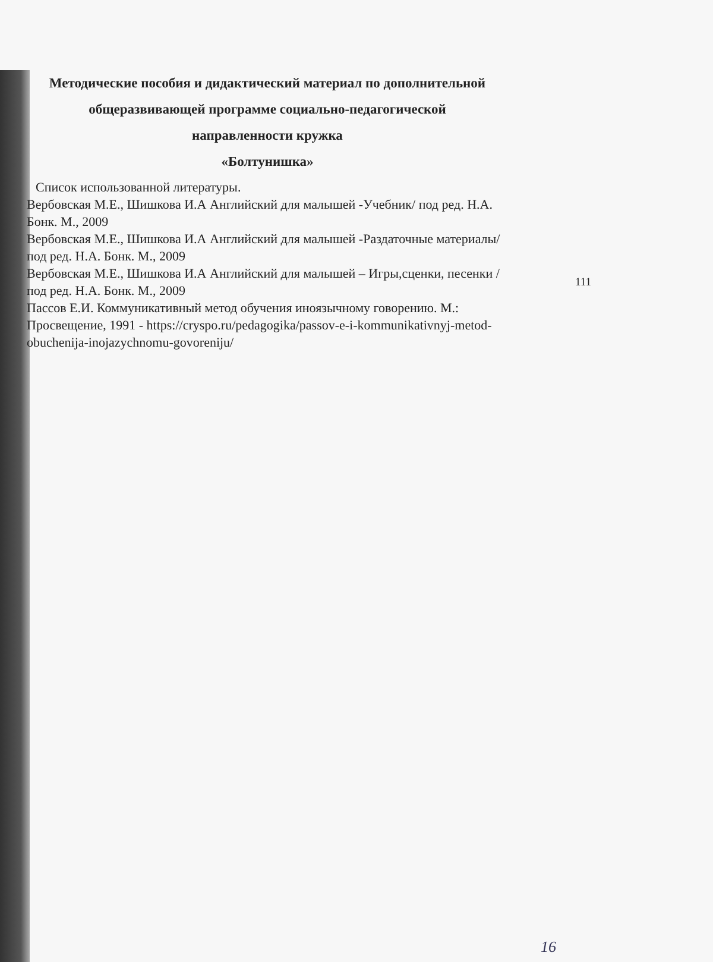Методические пособия и дидактический материал по дополнительной
общеразвивающей программе социально-педагогической
направленности кружка
«Болтунишка»
Список использованной литературы.
Вербовская М.Е., Шишкова И.А Английский для малышей -Учебник/ под ред. Н.А. Бонк. М., 2009
Вербовская М.Е., Шишкова И.А Английский для малышей -Раздаточные материалы/ под ред. Н.А. Бонк. М., 2009
Вербовская М.Е., Шишкова И.А Английский для малышей – Игры,сценки, песенки / под ред. Н.А. Бонк. М., 2009
Пассов Е.И. Коммуникативный метод обучения иноязычному говорению. М.: Просвещение, 1991 - https://cryspo.ru/pedagogika/passov-e-i-kommunikativnyj-metod-obuchenija-inojazychnomu-govoreniju/
111
16